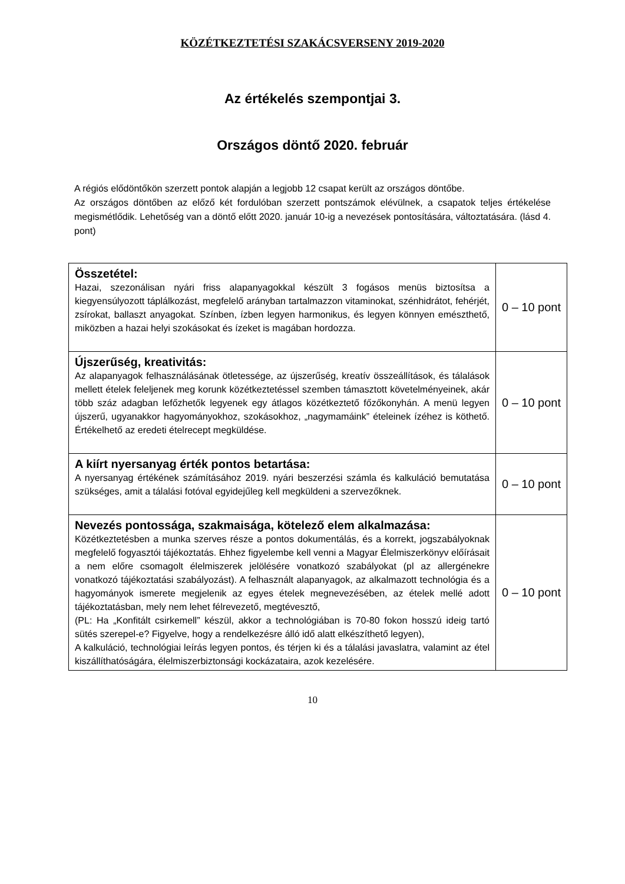KÖZÉTKEZTETÉSI SZAKÁCSVERSENY 2019-2020
Az értékelés szempontjai 3.
Országos döntő 2020. február
A régiós elődöntőkön szerzett pontok alapján a legjobb 12 csapat került az országos döntőbe.
Az országos döntőben az előző két fordulóban szerzett pontszámok elévülnek, a csapatok teljes értékelése megismétlődik. Lehetőség van a döntő előtt 2020. január 10-ig a nevezések pontosítására, változtatására. (lásd 4. pont)
| Összetétel: Hazai, szezonálisan nyári friss alapanyagokkal készült 3 fogásos menüs biztosítsa a kiegyensúlyozott táplálkozást, megfelelő arányban tartalmazzon vitaminokat, szénhidrátot, fehérjét, zsírokat, ballaszt anyagokat. Színben, ízben legyen harmonikus, és legyen könnyen emészthető, miközben a hazai helyi szokásokat és ízeket is magában hordozza. | 0 – 10 pont |
| Újszerűség, kreativitás: Az alapanyagok felhasználásának ötletessége, az újszerűség, kreatív összeállítások, és tálalások mellett ételek feleljenek meg korunk közétkeztetéssel szemben támasztott követelményeinek, akár több száz adagban lefőzhetők legyenek egy átlagos közétkeztető főzőkonyhán. A menü legyen újszerű, ugyanakkor hagyományokhoz, szokásokhoz, „nagymamáink” ételeinek ízéhez is köthető. Értékelhető az eredeti ételrecept megküldése. | 0 – 10 pont |
| A kiírt nyersanyag érték pontos betartása: A nyersanyag értékének számításához 2019. nyári beszerzési számla és kalkuláció bemutatása szükséges, amit a tálalási fotóval egyidejűleg kell megküldeni a szervezőknek. | 0 – 10 pont |
| Nevezés pontossága, szakmaisága, kötelező elem alkalmazása: Közétkeztetésben a munka szerves része a pontos dokumentálás, és a korrekt, jogszabályoknak megfelelő fogyasztói tájékoztatás. Ehhez figyelembe kell venni a Magyar Élelmiszerkönyv előírásait a nem előre csomagolt élelmiszerek jelölésére vonatkozó szabályokat (pl az allergénekre vonatkozó tájékoztatási szabályozást). A felhasznált alapanyagok, az alkalmazott technológia és a hagyományok ismerete megjelenik az egyes ételek megnevezésében, az ételek mellé adott tájékoztatásban, mely nem lehet félrevezető, megtévesztő, (PL: Ha „Konfitált csirkemell” készül, akkor a technológiában is 70-80 fokon hosszú ideig tartó sütés szerepel-e? Figyelve, hogy a rendelkezésre álló idő alatt elkészíthető legyen), A kalkuláció, technológiai leírás legyen pontos, és térjen ki és a tálalási javaslatra, valamint az étel kiszállíthatóságára, élelmiszerbiztonsági kockázataira, azok kezelésére. | 0 – 10 pont |
10